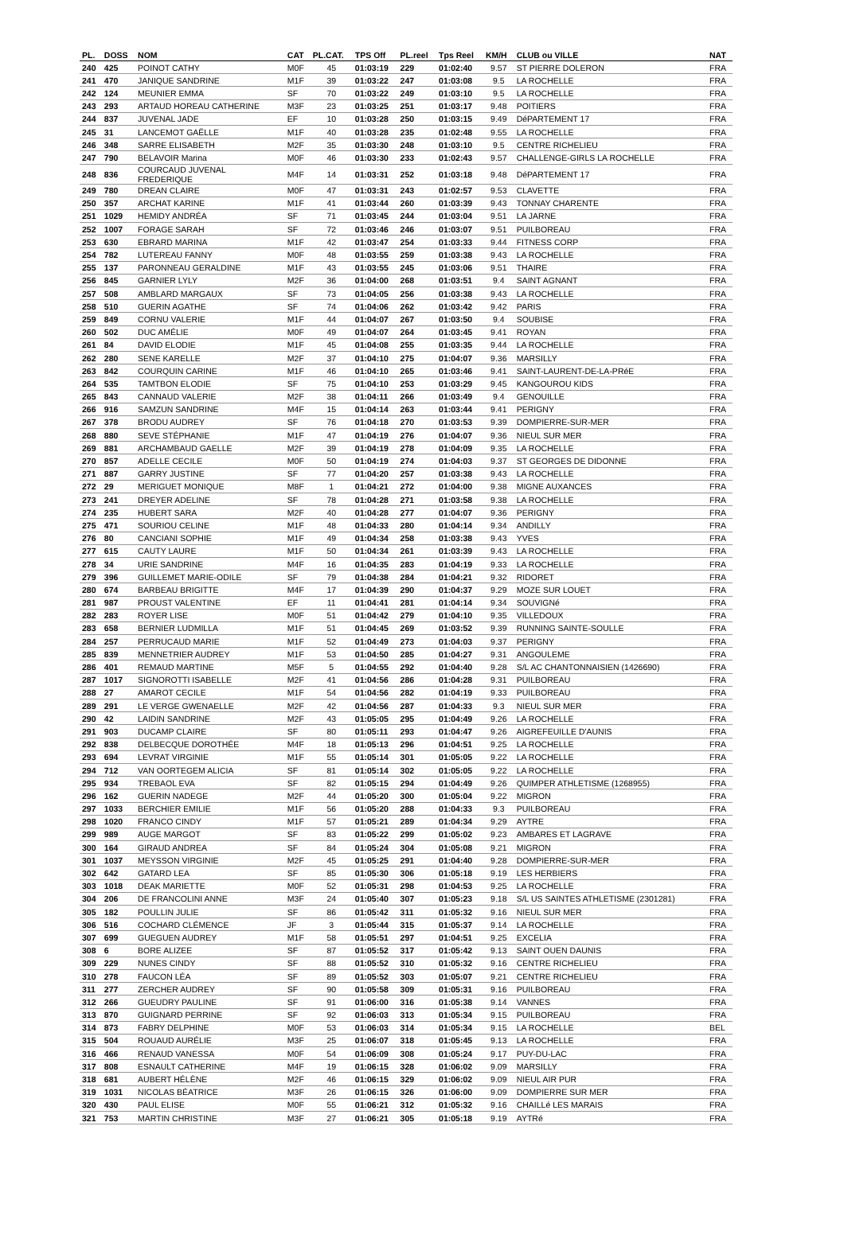| PL. | DOSS | NOM | CAT | PL.CAT. | TPS Off | PL.reel | Tps Reel | KM/H | CLUB ou VILLE | NAT |
| --- | --- | --- | --- | --- | --- | --- | --- | --- | --- | --- |
| 240 | 425 | POINOT CATHY | M0F | 45 | 01:03:19 | 229 | 01:02:40 | 9.57 | ST PIERRE DOLERON | FRA |
| 241 | 470 | JANIQUE SANDRINE | M1F | 39 | 01:03:22 | 247 | 01:03:08 | 9.5 | LA ROCHELLE | FRA |
| 242 | 124 | MEUNIER EMMA | SF | 70 | 01:03:22 | 249 | 01:03:10 | 9.5 | LA ROCHELLE | FRA |
| 243 | 293 | ARTAUD HOREAU CATHERINE | M3F | 23 | 01:03:25 | 251 | 01:03:17 | 9.48 | POITIERS | FRA |
| 244 | 837 | JUVENAL JADE | EF | 10 | 01:03:28 | 250 | 01:03:15 | 9.49 | DéPARTEMENT 17 | FRA |
| 245 | 31 | LANCEMOT GAËLLE | M1F | 40 | 01:03:28 | 235 | 01:02:48 | 9.55 | LA ROCHELLE | FRA |
| 246 | 348 | SARRE ELISABETH | M2F | 35 | 01:03:30 | 248 | 01:03:10 | 9.5 | CENTRE RICHELIEU | FRA |
| 247 | 790 | BELAVOIR Marina | M0F | 46 | 01:03:30 | 233 | 01:02:43 | 9.57 | CHALLENGE-GIRLS LA ROCHELLE | FRA |
| 248 | 836 | COURCAUD JUVENAL FREDERIQUE | M4F | 14 | 01:03:31 | 252 | 01:03:18 | 9.48 | DéPARTEMENT 17 | FRA |
| 249 | 780 | DREAN CLAIRE | M0F | 47 | 01:03:31 | 243 | 01:02:57 | 9.53 | CLAVETTE | FRA |
| 250 | 357 | ARCHAT KARINE | M1F | 41 | 01:03:44 | 260 | 01:03:39 | 9.43 | TONNAY CHARENTE | FRA |
| 251 | 1029 | HEMIDY ANDRÉA | SF | 71 | 01:03:45 | 244 | 01:03:04 | 9.51 | LA JARNE | FRA |
| 252 | 1007 | FORAGE SARAH | SF | 72 | 01:03:46 | 246 | 01:03:07 | 9.51 | PUILBOREAU | FRA |
| 253 | 630 | EBRARD MARINA | M1F | 42 | 01:03:47 | 254 | 01:03:33 | 9.44 | FITNESS CORP | FRA |
| 254 | 782 | LUTEREAU FANNY | M0F | 48 | 01:03:55 | 259 | 01:03:38 | 9.43 | LA ROCHELLE | FRA |
| 255 | 137 | PARONNEAU GERALDINE | M1F | 43 | 01:03:55 | 245 | 01:03:06 | 9.51 | THAIRE | FRA |
| 256 | 845 | GARNIER LYLY | M2F | 36 | 01:04:00 | 268 | 01:03:51 | 9.4 | SAINT AGNANT | FRA |
| 257 | 508 | AMBLARD MARGAUX | SF | 73 | 01:04:05 | 256 | 01:03:38 | 9.43 | LA ROCHELLE | FRA |
| 258 | 510 | GUERIN AGATHE | SF | 74 | 01:04:06 | 262 | 01:03:42 | 9.42 | PARIS | FRA |
| 259 | 849 | CORNU VALERIE | M1F | 44 | 01:04:07 | 267 | 01:03:50 | 9.4 | SOUBISE | FRA |
| 260 | 502 | DUC AMÉLIE | M0F | 49 | 01:04:07 | 264 | 01:03:45 | 9.41 | ROYAN | FRA |
| 261 | 84 | DAVID ELODIE | M1F | 45 | 01:04:08 | 255 | 01:03:35 | 9.44 | LA ROCHELLE | FRA |
| 262 | 280 | SENE KARELLE | M2F | 37 | 01:04:10 | 275 | 01:04:07 | 9.36 | MARSILLY | FRA |
| 263 | 842 | COURQUIN CARINE | M1F | 46 | 01:04:10 | 265 | 01:03:46 | 9.41 | SAINT-LAURENT-DE-LA-PRéE | FRA |
| 264 | 535 | TAMTBON ELODIE | SF | 75 | 01:04:10 | 253 | 01:03:29 | 9.45 | KANGOUROU KIDS | FRA |
| 265 | 843 | CANNAUD VALERIE | M2F | 38 | 01:04:11 | 266 | 01:03:49 | 9.4 | GENOUILLE | FRA |
| 266 | 916 | SAMZUN SANDRINE | M4F | 15 | 01:04:14 | 263 | 01:03:44 | 9.41 | PERIGNY | FRA |
| 267 | 378 | BRODU AUDREY | SF | 76 | 01:04:18 | 270 | 01:03:53 | 9.39 | DOMPIERRE-SUR-MER | FRA |
| 268 | 880 | SEVE STÉPHANIE | M1F | 47 | 01:04:19 | 276 | 01:04:07 | 9.36 | NIEUL SUR MER | FRA |
| 269 | 881 | ARCHAMBAUD GAELLE | M2F | 39 | 01:04:19 | 278 | 01:04:09 | 9.35 | LA ROCHELLE | FRA |
| 270 | 857 | ADELLE CECILE | M0F | 50 | 01:04:19 | 274 | 01:04:03 | 9.37 | ST GEORGES DE DIDONNE | FRA |
| 271 | 887 | GARRY JUSTINE | SF | 77 | 01:04:20 | 257 | 01:03:38 | 9.43 | LA ROCHELLE | FRA |
| 272 | 29 | MERIGUET MONIQUE | M8F | 1 | 01:04:21 | 272 | 01:04:00 | 9.38 | MIGNE AUXANCES | FRA |
| 273 | 241 | DREYER ADELINE | SF | 78 | 01:04:28 | 271 | 01:03:58 | 9.38 | LA ROCHELLE | FRA |
| 274 | 235 | HUBERT SARA | M2F | 40 | 01:04:28 | 277 | 01:04:07 | 9.36 | PERIGNY | FRA |
| 275 | 471 | SOURIOU CELINE | M1F | 48 | 01:04:33 | 280 | 01:04:14 | 9.34 | ANDILLY | FRA |
| 276 | 80 | CANCIANI SOPHIE | M1F | 49 | 01:04:34 | 258 | 01:03:38 | 9.43 | YVES | FRA |
| 277 | 615 | CAUTY LAURE | M1F | 50 | 01:04:34 | 261 | 01:03:39 | 9.43 | LA ROCHELLE | FRA |
| 278 | 34 | URIE SANDRINE | M4F | 16 | 01:04:35 | 283 | 01:04:19 | 9.33 | LA ROCHELLE | FRA |
| 279 | 396 | GUILLEMET MARIE-ODILE | SF | 79 | 01:04:38 | 284 | 01:04:21 | 9.32 | RIDORET | FRA |
| 280 | 674 | BARBEAU BRIGITTE | M4F | 17 | 01:04:39 | 290 | 01:04:37 | 9.29 | MOZE SUR LOUET | FRA |
| 281 | 987 | PROUST VALENTINE | EF | 11 | 01:04:41 | 281 | 01:04:14 | 9.34 | SOUVIGNé | FRA |
| 282 | 283 | ROYER LISE | M0F | 51 | 01:04:42 | 279 | 01:04:10 | 9.35 | VILLEDOUX | FRA |
| 283 | 658 | BERNIER LUDMILLA | M1F | 51 | 01:04:45 | 269 | 01:03:52 | 9.39 | RUNNING SAINTE-SOULLE | FRA |
| 284 | 257 | PERRUCAUD MARIE | M1F | 52 | 01:04:49 | 273 | 01:04:03 | 9.37 | PERIGNY | FRA |
| 285 | 839 | MENNETRIER AUDREY | M1F | 53 | 01:04:50 | 285 | 01:04:27 | 9.31 | ANGOULEME | FRA |
| 286 | 401 | REMAUD MARTINE | M5F | 5 | 01:04:55 | 292 | 01:04:40 | 9.28 | S/L AC CHANTONNAISIEN (1426690) | FRA |
| 287 | 1017 | SIGNOROTTI ISABELLE | M2F | 41 | 01:04:56 | 286 | 01:04:28 | 9.31 | PUILBOREAU | FRA |
| 288 | 27 | AMAROT CECILE | M1F | 54 | 01:04:56 | 282 | 01:04:19 | 9.33 | PUILBOREAU | FRA |
| 289 | 291 | LE VERGE GWENAELLE | M2F | 42 | 01:04:56 | 287 | 01:04:33 | 9.3 | NIEUL SUR MER | FRA |
| 290 | 42 | LAIDIN SANDRINE | M2F | 43 | 01:05:05 | 295 | 01:04:49 | 9.26 | LA ROCHELLE | FRA |
| 291 | 903 | DUCAMP CLAIRE | SF | 80 | 01:05:11 | 293 | 01:04:47 | 9.26 | AIGREFEUILLE D'AUNIS | FRA |
| 292 | 838 | DELBECQUE DOROTHÉE | M4F | 18 | 01:05:13 | 296 | 01:04:51 | 9.25 | LA ROCHELLE | FRA |
| 293 | 694 | LEVRAT VIRGINIE | M1F | 55 | 01:05:14 | 301 | 01:05:05 | 9.22 | LA ROCHELLE | FRA |
| 294 | 712 | VAN OORTEGEM ALICIA | SF | 81 | 01:05:14 | 302 | 01:05:05 | 9.22 | LA ROCHELLE | FRA |
| 295 | 934 | TREBAOL EVA | SF | 82 | 01:05:15 | 294 | 01:04:49 | 9.26 | QUIMPER ATHLETISME (1268955) | FRA |
| 296 | 162 | GUERIN NADEGE | M2F | 44 | 01:05:20 | 300 | 01:05:04 | 9.22 | MIGRON | FRA |
| 297 | 1033 | BERCHIER EMILIE | M1F | 56 | 01:05:20 | 288 | 01:04:33 | 9.3 | PUILBOREAU | FRA |
| 298 | 1020 | FRANCO CINDY | M1F | 57 | 01:05:21 | 289 | 01:04:34 | 9.29 | AYTRE | FRA |
| 299 | 989 | AUGE MARGOT | SF | 83 | 01:05:22 | 299 | 01:05:02 | 9.23 | AMBARES ET LAGRAVE | FRA |
| 300 | 164 | GIRAUD ANDREA | SF | 84 | 01:05:24 | 304 | 01:05:08 | 9.21 | MIGRON | FRA |
| 301 | 1037 | MEYSSON VIRGINIE | M2F | 45 | 01:05:25 | 291 | 01:04:40 | 9.28 | DOMPIERRE-SUR-MER | FRA |
| 302 | 642 | GATARD LEA | SF | 85 | 01:05:30 | 306 | 01:05:18 | 9.19 | LES HERBIERS | FRA |
| 303 | 1018 | DEAK MARIETTE | M0F | 52 | 01:05:31 | 298 | 01:04:53 | 9.25 | LA ROCHELLE | FRA |
| 304 | 206 | DE FRANCOLINI ANNE | M3F | 24 | 01:05:40 | 307 | 01:05:23 | 9.18 | S/L US SAINTES ATHLETISME (2301281) | FRA |
| 305 | 182 | POULLIN JULIE | SF | 86 | 01:05:42 | 311 | 01:05:32 | 9.16 | NIEUL SUR MER | FRA |
| 306 | 516 | COCHARD CLÉMENCE | JF | 3 | 01:05:44 | 315 | 01:05:37 | 9.14 | LA ROCHELLE | FRA |
| 307 | 699 | GUEGUEN AUDREY | M1F | 58 | 01:05:51 | 297 | 01:04:51 | 9.25 | EXCELIA | FRA |
| 308 | 6 | BORE ALIZEE | SF | 87 | 01:05:52 | 317 | 01:05:42 | 9.13 | SAINT OUEN DAUNIS | FRA |
| 309 | 229 | NUNES CINDY | SF | 88 | 01:05:52 | 310 | 01:05:32 | 9.16 | CENTRE RICHELIEU | FRA |
| 310 | 278 | FAUCON LÉA | SF | 89 | 01:05:52 | 303 | 01:05:07 | 9.21 | CENTRE RICHELIEU | FRA |
| 311 | 277 | ZERCHER AUDREY | SF | 90 | 01:05:58 | 309 | 01:05:31 | 9.16 | PUILBOREAU | FRA |
| 312 | 266 | GUEUDRY PAULINE | SF | 91 | 01:06:00 | 316 | 01:05:38 | 9.14 | VANNES | FRA |
| 313 | 870 | GUIGNARD PERRINE | SF | 92 | 01:06:03 | 313 | 01:05:34 | 9.15 | PUILBOREAU | FRA |
| 314 | 873 | FABRY DELPHINE | M0F | 53 | 01:06:03 | 314 | 01:05:34 | 9.15 | LA ROCHELLE | BEL |
| 315 | 504 | ROUAUD AURÉLIE | M3F | 25 | 01:06:07 | 318 | 01:05:45 | 9.13 | LA ROCHELLE | FRA |
| 316 | 466 | RENAUD VANESSA | M0F | 54 | 01:06:09 | 308 | 01:05:24 | 9.17 | PUY-DU-LAC | FRA |
| 317 | 808 | ESNAULT CATHERINE | M4F | 19 | 01:06:15 | 328 | 01:06:02 | 9.09 | MARSILLY | FRA |
| 318 | 681 | AUBERT HÉLÈNE | M2F | 46 | 01:06:15 | 329 | 01:06:02 | 9.09 | NIEUL AIR PUR | FRA |
| 319 | 1031 | NICOLAS BÉATRICE | M3F | 26 | 01:06:15 | 326 | 01:06:00 | 9.09 | DOMPIERRE SUR MER | FRA |
| 320 | 430 | PAUL ELISE | M0F | 55 | 01:06:21 | 312 | 01:05:32 | 9.16 | CHAILLé LES MARAIS | FRA |
| 321 | 753 | MARTIN CHRISTINE | M3F | 27 | 01:06:21 | 305 | 01:05:18 | 9.19 | AYTRé | FRA |